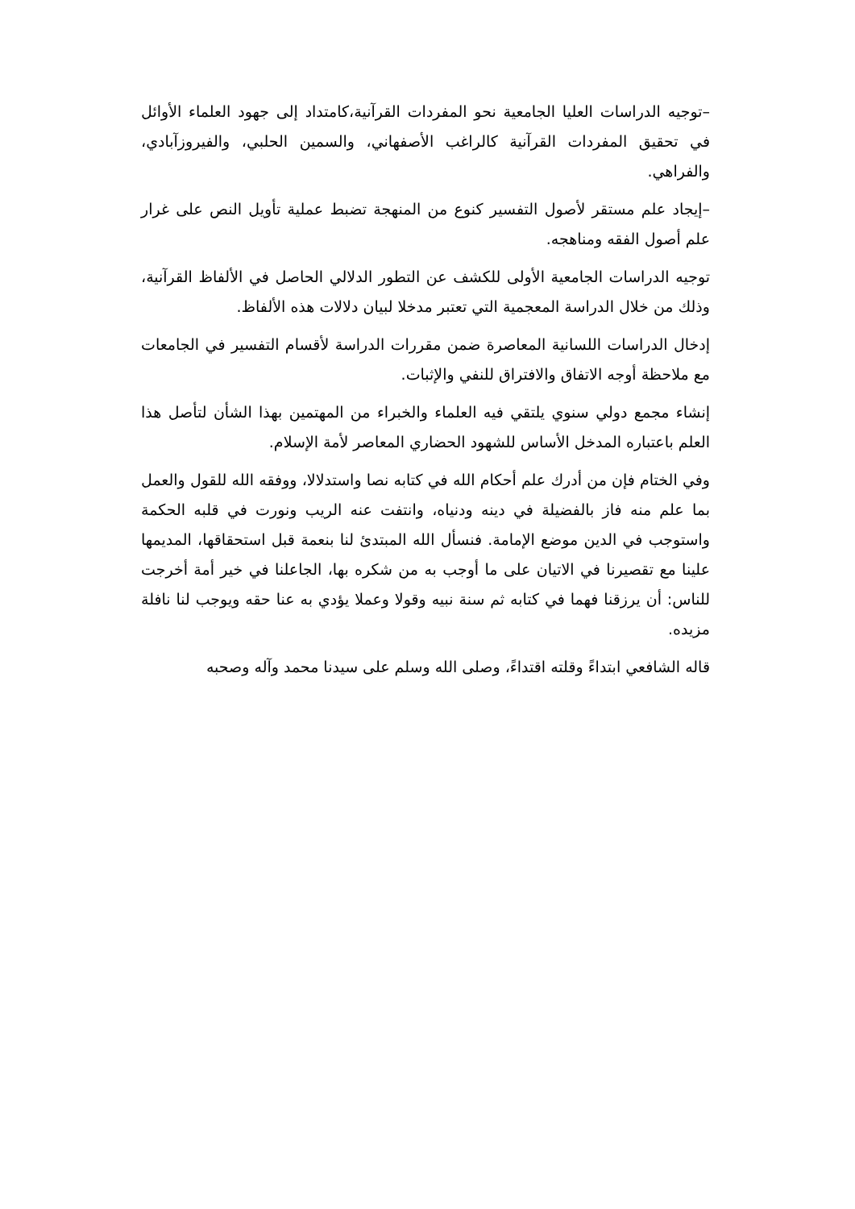–توجيه الدراسات العليا الجامعية نحو المفردات القرآنية،كامتداد إلى جهود العلماء الأوائل في تحقيق المفردات القرآنية كالراغب الأصفهاني، والسمين الحلبي، والفيروزآبادي، والفراهي.
–إيجاد علم مستقر لأصول التفسير كنوع من المنهجة تضبط عملية تأويل النص على غرار علم أصول الفقه ومناهجه.
توجيه الدراسات الجامعية الأولى للكشف عن التطور الدلالي الحاصل في الألفاظ القرآنية، وذلك من خلال الدراسة المعجمية التي تعتبر مدخلا لبيان دلالات هذه الألفاظ.
إدخال الدراسات اللسانية المعاصرة ضمن مقررات الدراسة لأقسام التفسير في الجامعات مع ملاحظة أوجه الاتفاق والافتراق للنفي والإثبات.
إنشاء مجمع دولي سنوي يلتقي فيه العلماء والخبراء من المهتمين بهذا الشأن لتأصل هذا العلم باعتباره المدخل الأساس للشهود الحضاري المعاصر لأمة الإسلام.
وفي الختام فإن من أدرك علم أحكام الله في كتابه نصا واستدلالا، ووفقه الله للقول والعمل بما علم منه فاز بالفضيلة في دينه ودنياه، وانتفت عنه الريب ونورت في قلبه الحكمة واستوجب في الدين موضع الإمامة. فنسأل الله المبتدئ لنا بنعمة قبل استحقاقها، المديمها علينا مع تقصيرنا في الاتيان على ما أوجب به من شكره بها، الجاعلنا في خير أمة أخرجت للناس: أن يرزقنا فهما في كتابه ثم سنة نبيه وقولا وعملا يؤدي به عنا حقه ويوجب لنا نافلة مزيده.
قاله الشافعي ابتداءً وقلته اقتداءً، وصلى الله وسلم على سيدنا محمد وآله وصحبه